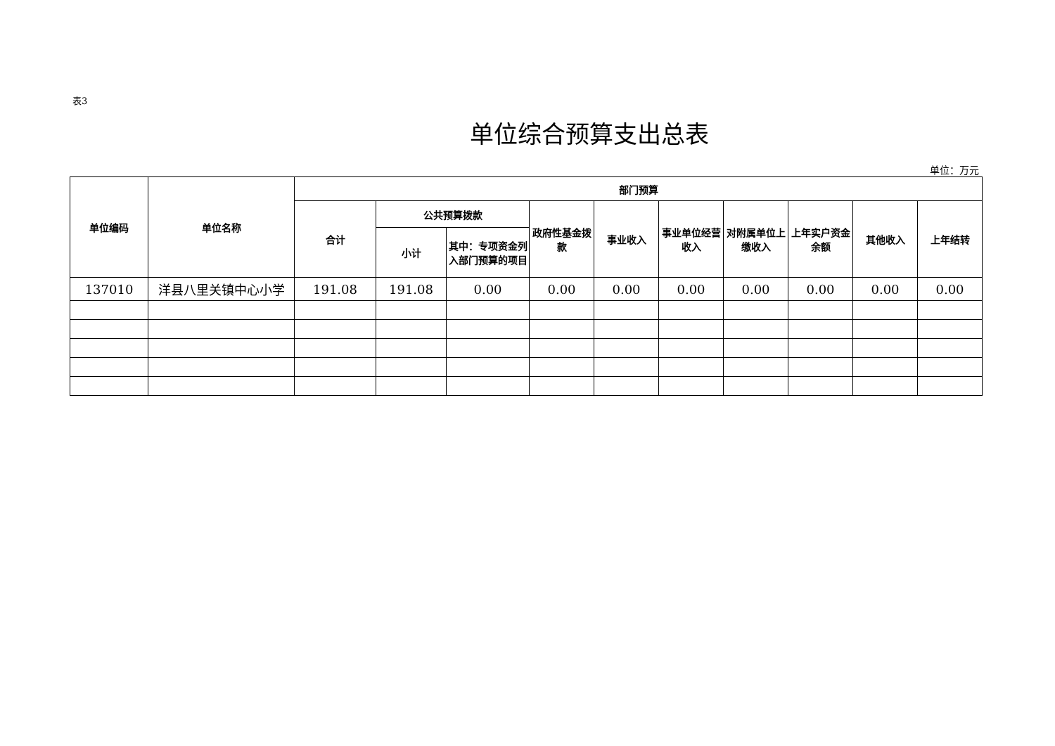表3
单位综合预算支出总表
单位：万元
| 单位编码 | 单位名称 | 部门预算 | | | | | | | | | |
| --- | --- | --- | --- | --- | --- | --- | --- | --- | --- | --- | --- |
| | | 合计 | 公共预算拨款 | | 政府性基金拨款 | 事业收入 | 事业单位经营收入 | 对附属单位上缴收入 | 上年实户资金余额 | 其他收入 | 上年结转 |
| | | | 小计 | 其中：专项资金列入部门预算的项目 | | | | | | | |
| 137010 | 洋县八里关镇中心小学 | 191.08 | 191.08 | 0.00 | 0.00 | 0.00 | 0.00 | 0.00 | 0.00 | 0.00 | 0.00 |